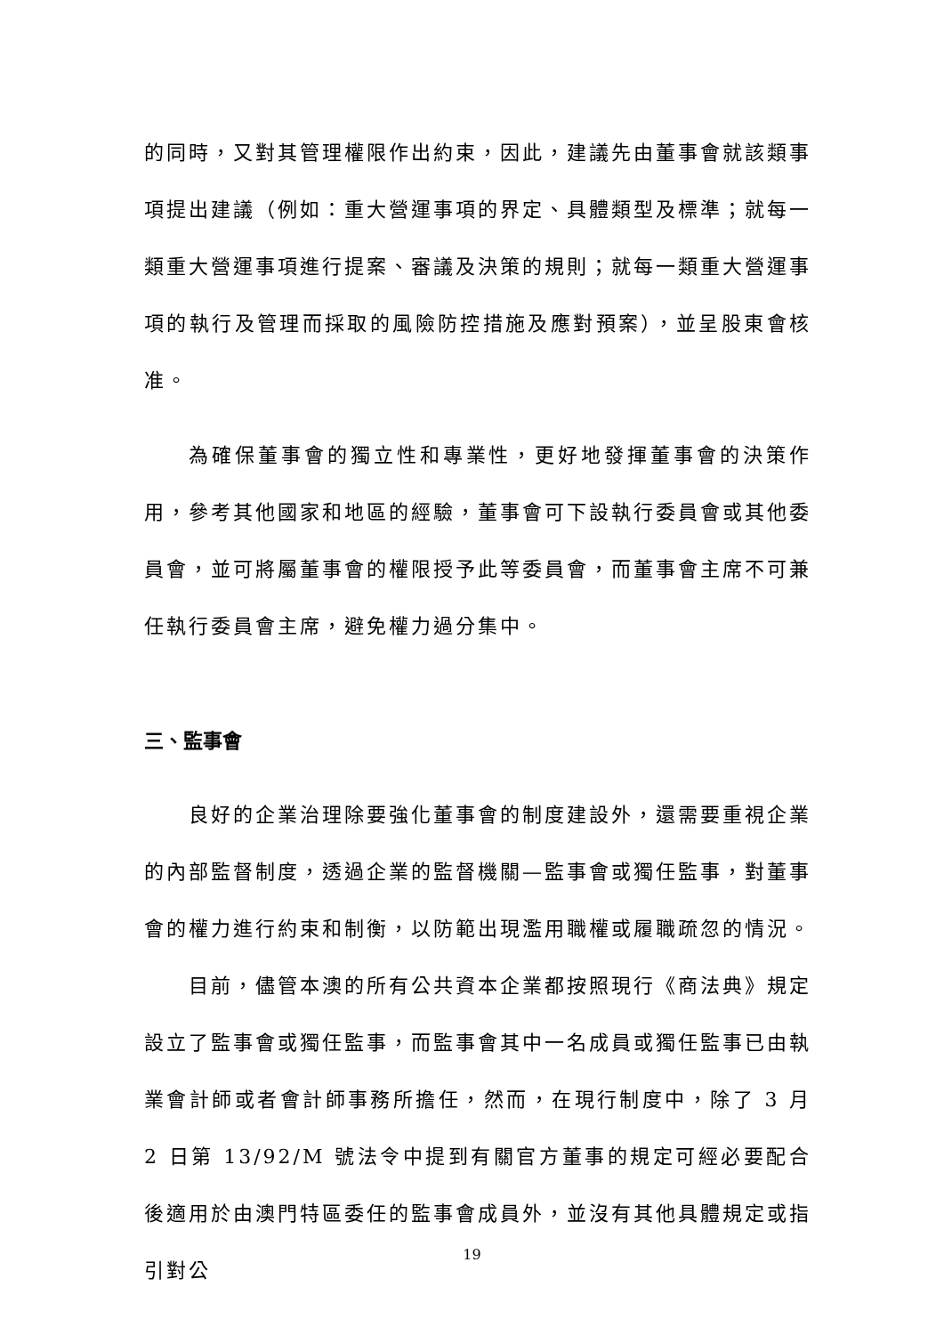的同時，又對其管理權限作出約束，因此，建議先由董事會就該類事項提出建議（例如：重大營運事項的界定、具體類型及標準；就每一類重大營運事項進行提案、審議及決策的規則；就每一類重大營運事項的執行及管理而採取的風險防控措施及應對預案），並呈股東會核准。
為確保董事會的獨立性和專業性，更好地發揮董事會的決策作用，參考其他國家和地區的經驗，董事會可下設執行委員會或其他委員會，並可將屬董事會的權限授予此等委員會，而董事會主席不可兼任執行委員會主席，避免權力過分集中。
三、監事會
良好的企業治理除要強化董事會的制度建設外，還需要重視企業的內部監督制度，透過企業的監督機關—監事會或獨任監事，對董事會的權力進行約束和制衡，以防範出現濫用職權或履職疏忽的情況。
目前，儘管本澳的所有公共資本企業都按照現行《商法典》規定設立了監事會或獨任監事，而監事會其中一名成員或獨任監事已由執業會計師或者會計師事務所擔任，然而，在現行制度中，除了 3 月 2 日第 13/92/M 號法令中提到有關官方董事的規定可經必要配合後適用於由澳門特區委任的監事會成員外，並沒有其他具體規定或指引對公
19